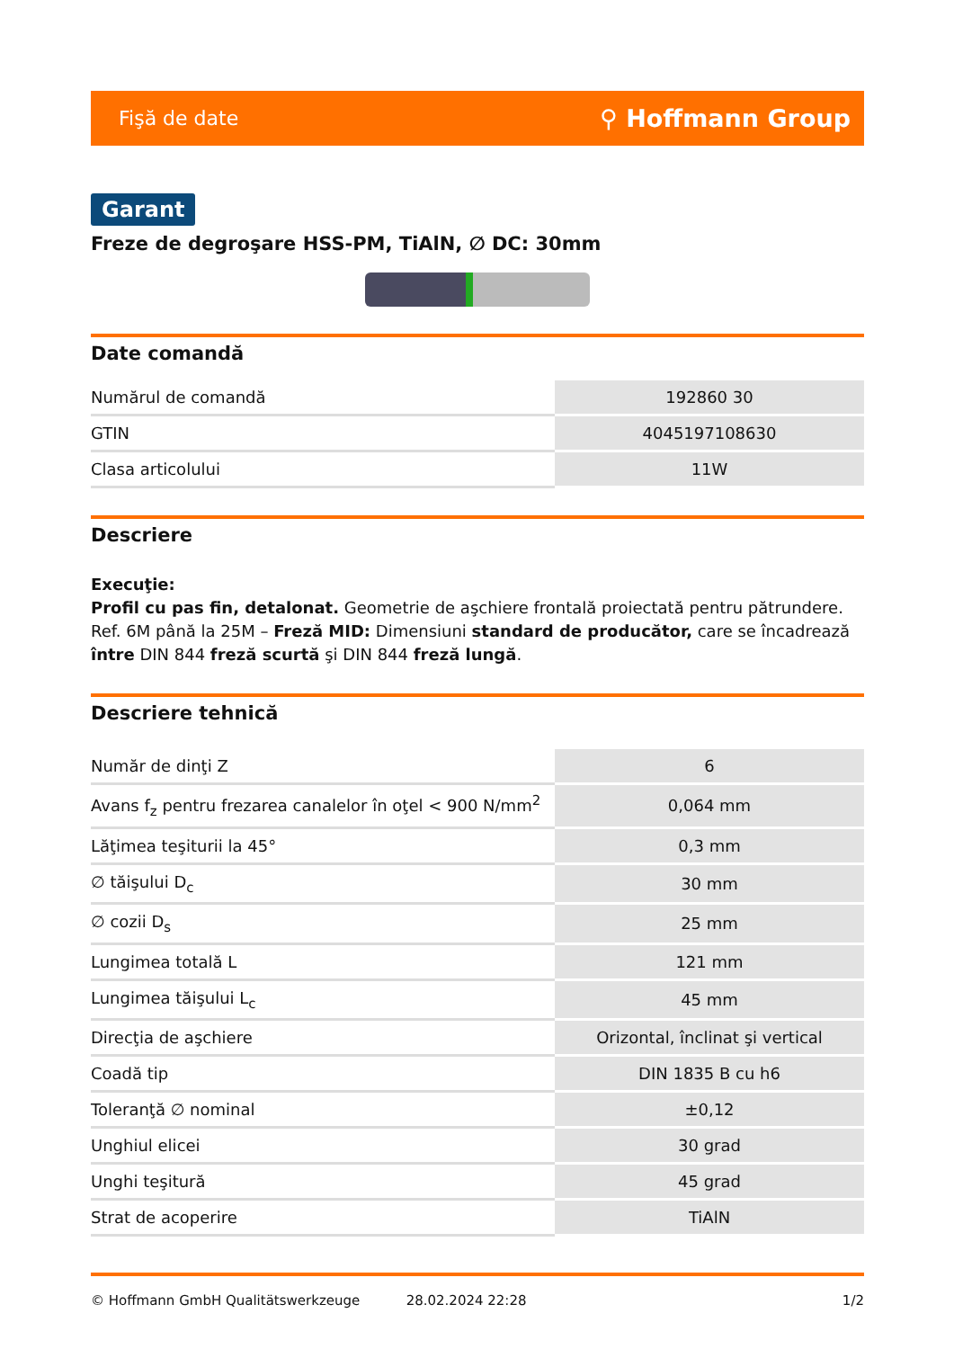Fişă de date ⚲ Hoffmann Group
Garant
Freze de degroşare HSS-PM, TiAlN, ∅ DC: 30mm
Date comandă
| Numărul de comandă | 192860 30 |
| GTIN | 4045197108630 |
| Clasa articolului | 11W |
Descriere
Execuţie:
Profil cu pas fin, detalonat. Geometrie de aşchiere frontală proiectată pentru pătrundere. Ref. 6M până la 25M – Freză MID: Dimensiuni standard de producător, care se încadrează între DIN 844 freză scurtă şi DIN 844 freză lungă.
Descriere tehnică
| Număr de dinţi Z | 6 |
| Avans f<sub>z</sub> pentru frezarea canalelor în oţel < 900 N/mm<sup>2</sup> | 0,064 mm |
| Lăţimea teşiturii la 45° | 0,3 mm |
| ∅ tăişului D<sub>c</sub> | 30 mm |
| ∅ cozii D<sub>s</sub> | 25 mm |
| Lungimea totală L | 121 mm |
| Lungimea tăişului L<sub>c</sub> | 45 mm |
| Direcţia de aşchiere | Orizontal, înclinat şi vertical |
| Coadă tip | DIN 1835 B cu h6 |
| Toleranţă ∅ nominal | ±0,12 |
| Unghiul elicei | 30 grad |
| Unghi teşitură | 45 grad |
| Strat de acoperire | TiAlN |
© Hoffmann GmbH Qualitätswerkzeuge 28.02.2024 22:28 1/2